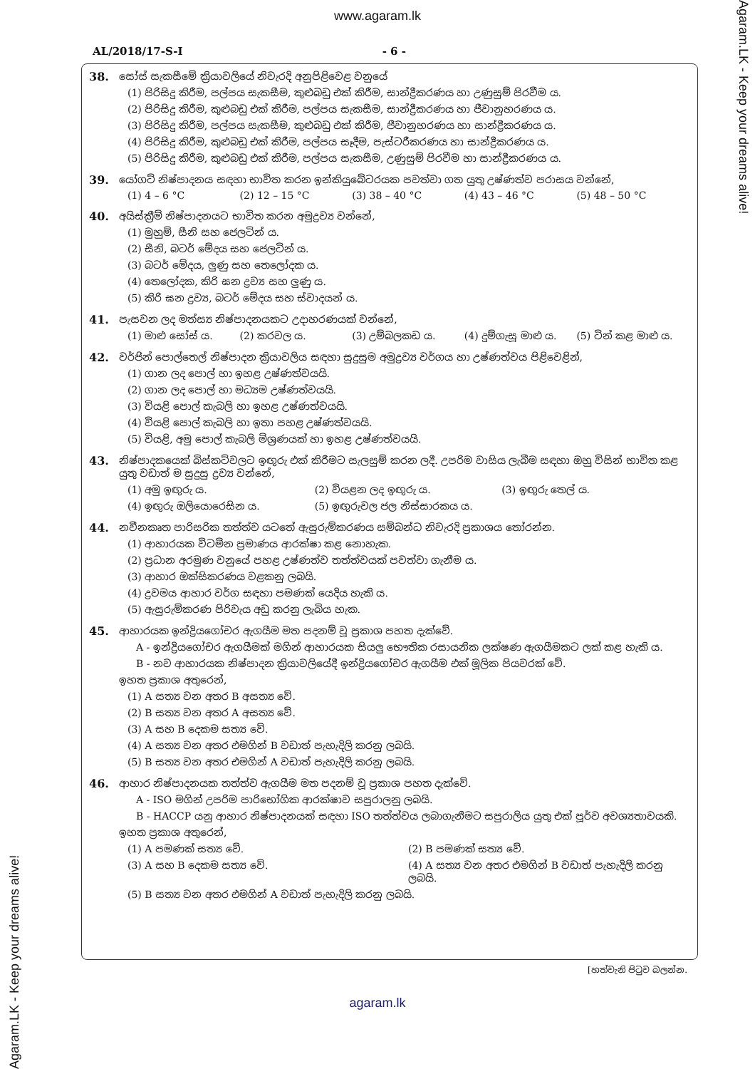Agaram.LK - Keep your dreams alive!
Agaram.LK - Keep your dreams alive!
www.agaram.lk
AL/2018/17-S-I - 6 -
38. සෝස් සැකසීමේ ක්‍රියාවලියේ නිවැරදි අනුපිළිවෙළ වනුයේ
(1) පිරිසිදු කිරීම, පල්පය සැකසීම, කුළුබඩු එක් කිරීම, සාන්ද්‍රීකරණය හා උණුසුම් පිරවීම ය.
(2) පිරිසිදු කිරීම, කුළුබඩු එක් කිරීම, පල්පය සැකසීම, සාන්ද්‍රීකරණය හා ජීවානුහරණය ය.
(3) පිරිසිදු කිරීම, පල්පය සැකසීම, කුළුබඩු එක් කිරීම, ජීවානුහරණය හා සාන්ද්‍රීකරණය ය.
(4) පිරිසිදු කිරීම, කුළුබඩු එක් කිරීම, පල්පය සෑදීම, පැස්ටරීකරණය හා සාන්ද්‍රීකරණය ය.
(5) පිරිසිදු කිරීම, කුළුබඩු එක් කිරීම, පල්පය සැකසීම, උණුසුම් පිරවීම හා සාන්ද්‍රීකරණය ය.
39. යෝගට් නිෂ්පාදනය සඳහා භාවිත කරන ඉන්කියුබේටරයක පවත්වා ගත යුතු උෂ්ණත්ව පරාසය වන්නේ,
(1) 4 – 6 °C (2) 12 – 15 °C (3) 38 – 40 °C (4) 43 – 46 °C (5) 48 – 50 °C
40. අයිස්ක්‍රීම් නිෂ්පාදනයට භාවිත කරන අමුද්‍රව්‍ය වන්නේ,
(1) මුහුම්, සීනි සහ ජෙලටින් ය.
(2) සීනි, බටර් මේදය සහ ජෙලටින් ය.
(3) බටර් මේදය, ලුණු සහ තෙලෝදක ය.
(4) තෙලෝදක, කිරි ඝන ද්‍රව්‍ය සහ ලුණු ය.
(5) කිරි ඝන ද්‍රව්‍ය, බටර් මේදය සහ ස්වාදයන් ය.
41. පැසවන ලද මත්ස්‍ය නිෂ්පාදනයකට උදාහරණයක් වන්නේ,
(1) මාළු සෝස් ය. (2) කරවල ය. (3) උම්බලකඩ ය. (4) දුම්ගැසූ මාළු ය. (5) ටින් කළ මාළු ය.
42. වර්ජින් පොල්තෙල් නිෂ්පාදන ක්‍රියාවලිය සඳහා සුදුසුම අමුද්‍රව්‍ය වර්ගය හා උෂ්ණත්වය පිළිවෙළින්,
(1) ගාන ලද පොල් හා ඉහළ උෂ්ණත්වයයි.
(2) ගාන ලද පොල් හා මධ්‍යම උෂ්ණත්වයයි.
(3) වියළි පොල් කැබලි හා ඉහළ උෂ්ණත්වයයි.
(4) වියළි පොල් කැබලි හා ඉතා පහළ උෂ්ණත්වයයි.
(5) වියළි, අමු පොල් කැබලි මිශ්‍රණයක් හා ඉහළ උෂ්ණත්වයයි.
43. නිෂ්පාදකයෙක් බිස්කට්වලට ඉඟුරු එක් කිරීමට සැලසුම් කරන ලදී. උපරිම වාසිය ලැබීම සඳහා ඔහු විසින් භාවිත කළ යුතු වඩාත් ම සුදුසු ද්‍රව්‍ය වන්නේ,
(1) අමු ඉඟුරු ය. (2) වියළන ලද ඉඟුරු ය. (3) ඉඟුරු තෙල් ය.
(4) ඉඟුරු ඔලියොරෙසින ය. (5) ඉඟුරුවල ජල නිස්සාරකය ය.
44. නවීනකෘත පාරිසරික තත්ත්ව යටතේ ඇසුරුම්කරණය සම්බන්ධ නිවැරදි ප්‍රකාශය තෝරන්න.
(1) ආහාරයක විටමින ප්‍රමාණය ආරක්ෂා කළ නොහැක.
(2) ප්‍රධාන අරමුණ වනුයේ පහළ උෂ්ණත්ව තත්ත්වයක් පවත්වා ගැනීම ය.
(3) ආහාර ඔක්සිකරණය වළකනු ලබයි.
(4) ද්‍රවමය ආහාර වර්ග සඳහා පමණක් යෙදිය හැකි ය.
(5) ඇසුරුම්කරණ පිරිවැය අඩු කරනු ලැබිය හැක.
45. ආහාරයක ඉන්ද්‍රියගෝචර ඇගයීම මත පදනම් වූ ප්‍රකාශ පහත දැක්වේ.
A - ඉන්ද්‍රියගෝචර ඇගයීමක් මගින් ආහාරයක සියලු භෞතික රසායනික ලක්ෂණ ඇගයීමකට ලක් කළ හැකි ය.
B - නව ආහාරයක නිෂ්පාදන ක්‍රියාවලියේදී ඉන්ද්‍රියගෝචර ඇගයීම එක් මූලික පියවරක් වේ.
ඉහත ප්‍රකාශ අතුරෙන්,
(1) A සත්‍ය වන අතර B අසත්‍ය වේ.
(2) B සත්‍ය වන අතර A අසත්‍ය වේ.
(3) A සහ B දෙකම සත්‍ය වේ.
(4) A සත්‍ය වන අතර එමගින් B වඩාත් පැහැදිලි කරනු ලබයි.
(5) B සත්‍ය වන අතර එමගින් A වඩාත් පැහැදිලි කරනු ලබයි.
46. ආහාර නිෂ්පාදනයක තත්ත්ව ඇගයීම මත පදනම් වූ ප්‍රකාශ පහත දැක්වේ.
A - ISO මගින් උපරිම පාරිභෝගික ආරක්ෂාව සපුරාලනු ලබයි.
B - HACCP යනු ආහාර නිෂ්පාදනයක් සඳහා ISO තත්ත්වය ලබාගැනීමට සපුරාලිය යුතු එක් පූර්ව අවශ්‍යතාවයකි.
ඉහත ප්‍රකාශ අතුරෙන්,
(1) A පමණක් සත්‍ය වේ. (2) B පමණක් සත්‍ය වේ.
(3) A සහ B දෙකම සත්‍ය වේ. (4) A සත්‍ය වන අතර එමගින් B වඩාත් පැහැදිලි කරනු ලබයි.
(5) B සත්‍ය වන අතර එමගින් A වඩාත් පැහැදිලි කරනු ලබයි.
[හත්වැනි පිටුව බලන්න.
agaram.lk